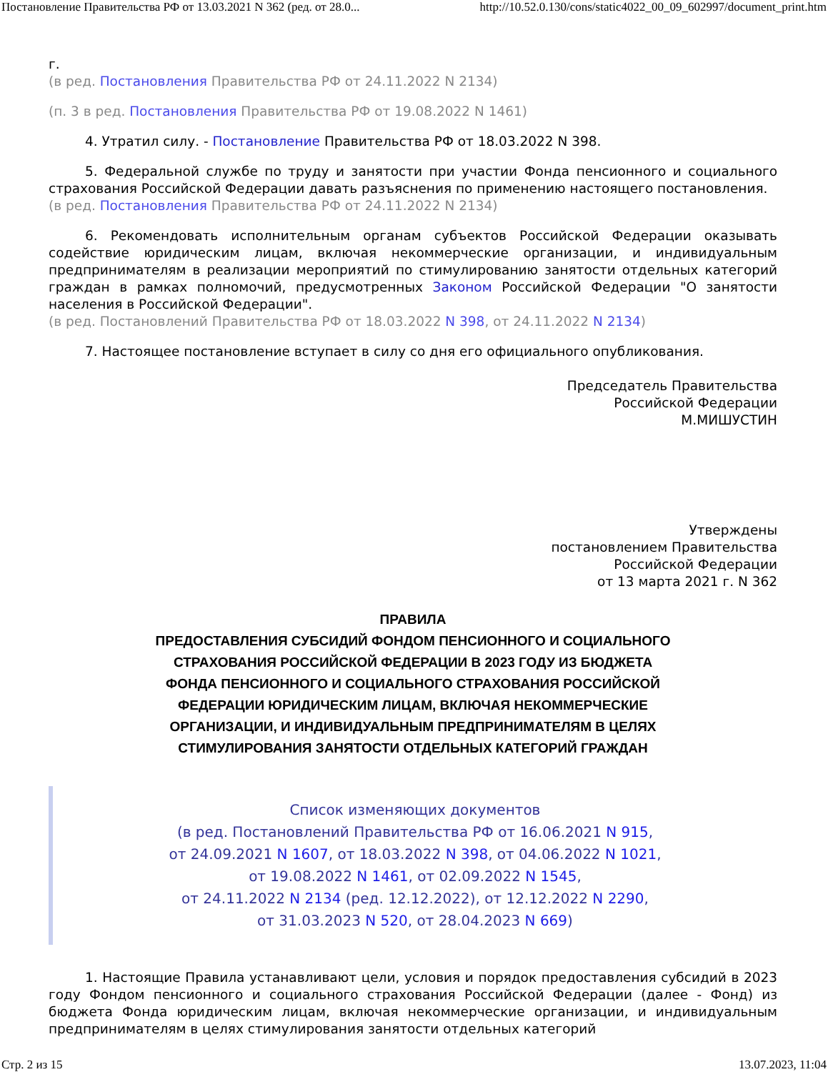Постановление Правительства РФ от 13.03.2021 N 362 (ред. от 28.0... http://10.52.0.130/cons/static4022_00_09_602997/document_print.htm
г.
(в ред. Постановления Правительства РФ от 24.11.2022 N 2134)
(п. 3 в ред. Постановления Правительства РФ от 19.08.2022 N 1461)
4. Утратил силу. - Постановление Правительства РФ от 18.03.2022 N 398.
5. Федеральной службе по труду и занятости при участии Фонда пенсионного и социального страхования Российской Федерации давать разъяснения по применению настоящего постановления.
(в ред. Постановления Правительства РФ от 24.11.2022 N 2134)
6. Рекомендовать исполнительным органам субъектов Российской Федерации оказывать содействие юридическим лицам, включая некоммерческие организации, и индивидуальным предпринимателям в реализации мероприятий по стимулированию занятости отдельных категорий граждан в рамках полномочий, предусмотренных Законом Российской Федерации "О занятости населения в Российской Федерации".
(в ред. Постановлений Правительства РФ от 18.03.2022 N 398, от 24.11.2022 N 2134)
7. Настоящее постановление вступает в силу со дня его официального опубликования.
Председатель Правительства
Российской Федерации
М.МИШУСТИН
Утверждены
постановлением Правительства
Российской Федерации
от 13 марта 2021 г. N 362
ПРАВИЛА
ПРЕДОСТАВЛЕНИЯ СУБСИДИЙ ФОНДОМ ПЕНСИОННОГО И СОЦИАЛЬНОГО
СТРАХОВАНИЯ РОССИЙСКОЙ ФЕДЕРАЦИИ В 2023 ГОДУ ИЗ БЮДЖЕТА
ФОНДА ПЕНСИОННОГО И СОЦИАЛЬНОГО СТРАХОВАНИЯ РОССИЙСКОЙ
ФЕДЕРАЦИИ ЮРИДИЧЕСКИМ ЛИЦАМ, ВКЛЮЧАЯ НЕКОММЕРЧЕСКИЕ
ОРГАНИЗАЦИИ, И ИНДИВИДУАЛЬНЫМ ПРЕДПРИНИМАТЕЛЯМ В ЦЕЛЯХ
СТИМУЛИРОВАНИЯ ЗАНЯТОСТИ ОТДЕЛЬНЫХ КАТЕГОРИЙ ГРАЖДАН
Список изменяющих документов
(в ред. Постановлений Правительства РФ от 16.06.2021 N 915,
от 24.09.2021 N 1607, от 18.03.2022 N 398, от 04.06.2022 N 1021,
от 19.08.2022 N 1461, от 02.09.2022 N 1545,
от 24.11.2022 N 2134 (ред. 12.12.2022), от 12.12.2022 N 2290,
от 31.03.2023 N 520, от 28.04.2023 N 669)
1. Настоящие Правила устанавливают цели, условия и порядок предоставления субсидий в 2023 году Фондом пенсионного и социального страхования Российской Федерации (далее - Фонд) из бюджета Фонда юридическим лицам, включая некоммерческие организации, и индивидуальным предпринимателям в целях стимулирования занятости отдельных категорий
Стр. 2 из 15 13.07.2023, 11:04